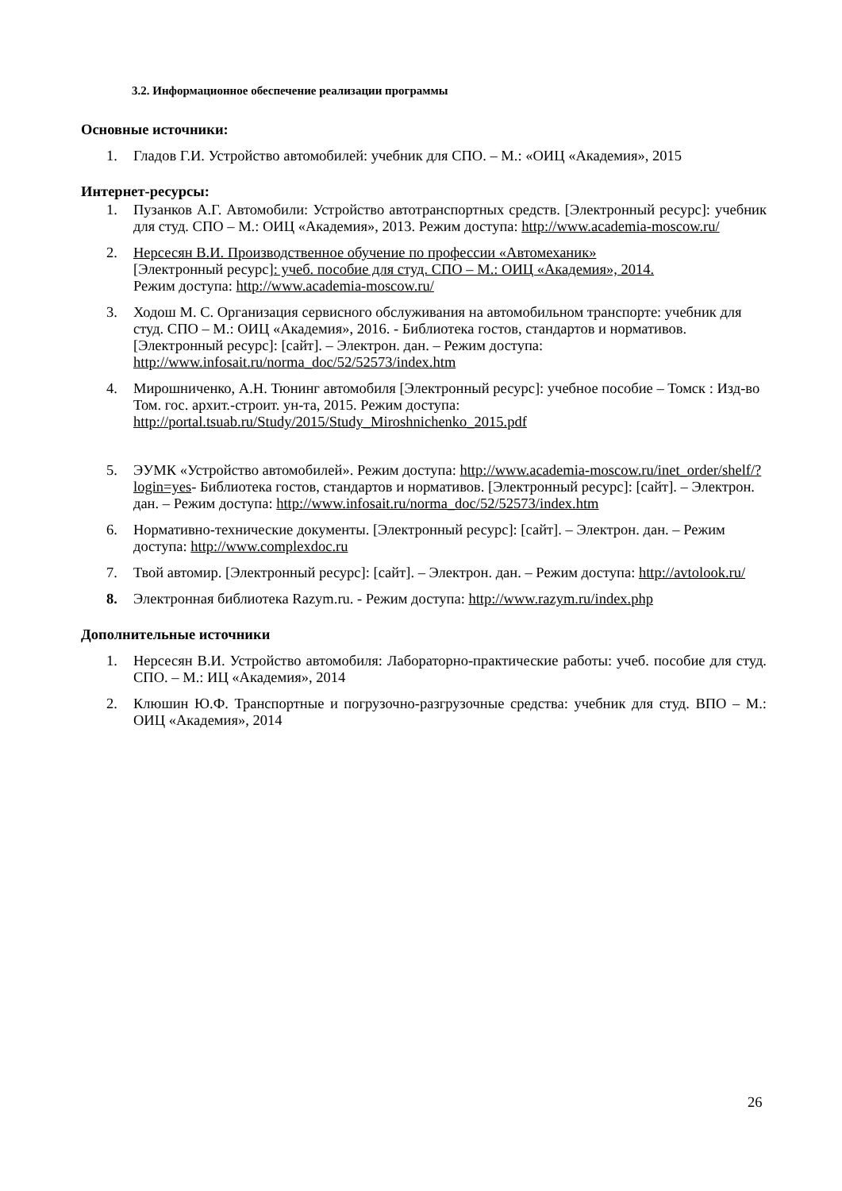3.2. Информационное обеспечение реализации программы
Основные источники:
1. Гладов Г.И. Устройство автомобилей: учебник для СПО. – М.: «ОИЦ «Академия», 2015
Интернет-ресурсы:
1. Пузанков А.Г. Автомобили: Устройство автотранспортных средств. [Электронный ресурс]: учебник для студ. СПО – М.: ОИЦ «Академия», 2013. Режим доступа: http://www.academia-moscow.ru/
2. Нерсесян В.И. Производственное обучение по профессии «Автомеханик»
[Электронный ресурс]: учеб. пособие для студ. СПО – М.: ОИЦ «Академия», 2014.
Режим доступа: http://www.academia-moscow.ru/
3. Ходош М. С. Организация сервисного обслуживания на автомобильном транспорте: учебник для студ. СПО – М.: ОИЦ «Академия», 2016. - Библиотека гостов, стандартов и нормативов. [Электронный ресурс]: [сайт]. – Электрон. дан. – Режим доступа: http://www.infosait.ru/norma_doc/52/52573/index.htm
4. Мирошниченко, А.Н. Тюнинг автомобиля [Электронный ресурс]: учебное пособие – Томск : Изд-во Том. гос. архит.-строит. ун-та, 2015. Режим доступа: http://portal.tsuab.ru/Study/2015/Study_Miroshnichenko_2015.pdf
5. ЭУМК «Устройство автомобилей». Режим доступа: http://www.academia-moscow.ru/inet_order/shelf/?login=yes- Библиотека гостов, стандартов и нормативов. [Электронный ресурс]: [сайт]. – Электрон. дан. – Режим доступа: http://www.infosait.ru/norma_doc/52/52573/index.htm
6. Нормативно-технические документы. [Электронный ресурс]: [сайт]. – Электрон. дан. – Режим доступа: http://www.complexdoc.ru
7. Твой автомир. [Электронный ресурс]: [сайт]. – Электрон. дан. – Режим доступа: http://avtolook.ru/
8. Электронная библиотека Razym.ru. - Режим доступа: http://www.razym.ru/index.php
Дополнительные источники
1. Нерсесян В.И. Устройство автомобиля: Лабораторно-практические работы: учеб. пособие для студ. СПО. – М.: ИЦ «Академия», 2014
2. Клюшин Ю.Ф. Транспортные и погрузочно-разгрузочные средства: учебник для студ. ВПО – М.: ОИЦ «Академия», 2014
26